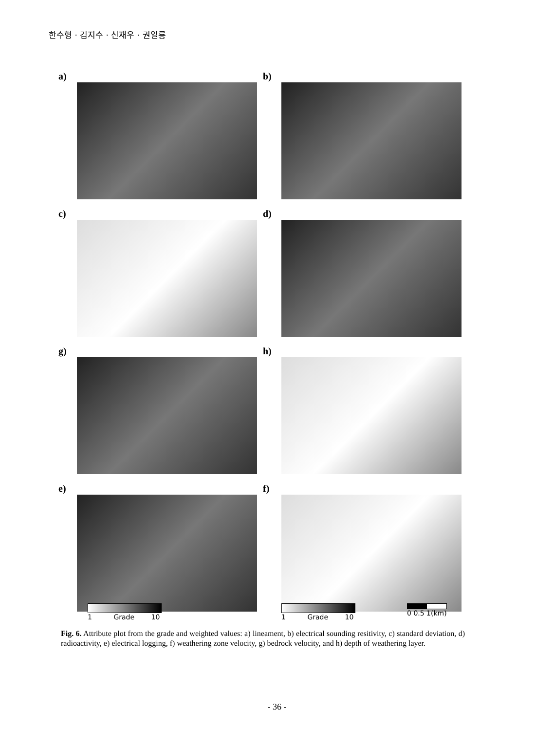한수형 · 김지수 · 신재우 · 권일룡
a)
b)
c)
d)
g)
h)
e)
f)
1 Grade 10 1 Grade 10 0 0.5 1(km)
Fig. 6. Attribute plot from the grade and weighted values: a) lineament, b) electrical sounding resitivity, c) standard deviation, d) radioactivity, e) electrical logging, f) weathering zone velocity, g) bedrock velocity, and h) depth of weathering layer.
- 36 -